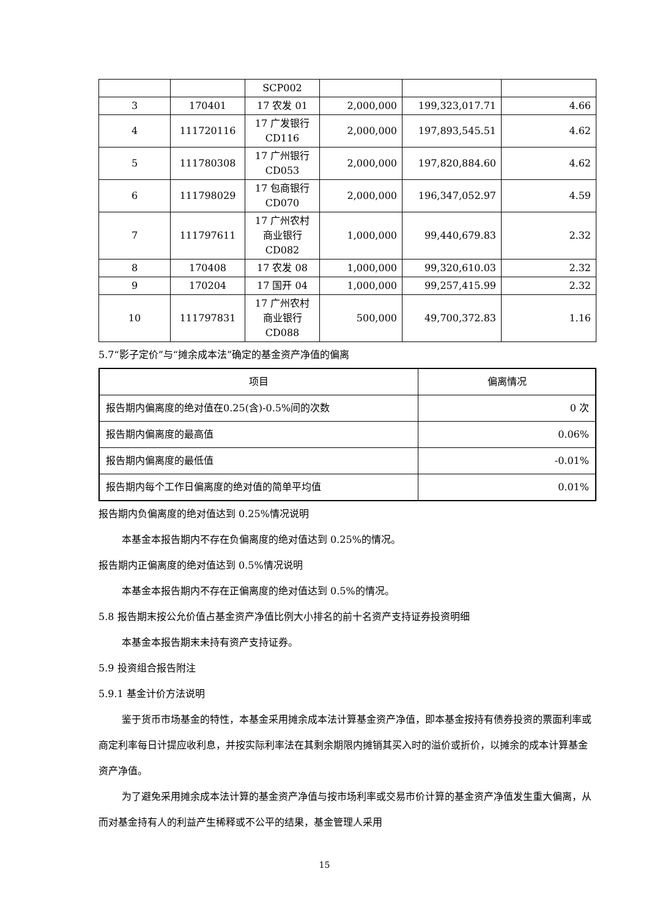| | | SCP002 | | | |
| 3 | 170401 | 17 农发 01 | 2,000,000 | 199,323,017.71 | 4.66 |
| 4 | 111720116 | 17 广发银行 CD116 | 2,000,000 | 197,893,545.51 | 4.62 |
| 5 | 111780308 | 17 广州银行 CD053 | 2,000,000 | 197,820,884.60 | 4.62 |
| 6 | 111798029 | 17 包商银行 CD070 | 2,000,000 | 196,347,052.97 | 4.59 |
| 7 | 111797611 | 17 广州农村商业银行 CD082 | 1,000,000 | 99,440,679.83 | 2.32 |
| 8 | 170408 | 17 农发 08 | 1,000,000 | 99,320,610.03 | 2.32 |
| 9 | 170204 | 17 国开 04 | 1,000,000 | 99,257,415.99 | 2.32 |
| 10 | 111797831 | 17 广州农村商业银行 CD088 | 500,000 | 49,700,372.83 | 1.16 |
5.7“影子定价”与“摊余成本法”确定的基金资产净值的偏离
| 项目 | 偏离情况 |
| --- | --- |
| 报告期内偏离度的绝对值在0.25(含)-0.5%间的次数 | 0 次 |
| 报告期内偏离度的最高值 | 0.06% |
| 报告期内偏离度的最低值 | -0.01% |
| 报告期内每个工作日偏离度的绝对值的简单平均值 | 0.01% |
报告期内负偏离度的绝对值达到 0.25%情况说明
本基金本报告期内不存在负偏离度的绝对值达到 0.25%的情况。
报告期内正偏离度的绝对值达到 0.5%情况说明
本基金本报告期内不存在正偏离度的绝对值达到 0.5%的情况。
5.8 报告期末按公允价值占基金资产净值比例大小排名的前十名资产支持证券投资明细
本基金本报告期末未持有资产支持证券。
5.9 投资组合报告附注
5.9.1 基金计价方法说明
鉴于货币市场基金的特性，本基金采用摊余成本法计算基金资产净值，即本基金按持有债券投资的票面利率或商定利率每日计提应收利息，并按实际利率法在其剩余期限内摊销其买入时的溢价或折价，以摊余的成本计算基金资产净值。
为了避免采用摊余成本法计算的基金资产净值与按市场利率或交易市价计算的基金资产净值发生重大偏离，从而对基金持有人的利益产生稀释或不公平的结果，基金管理人采用
15